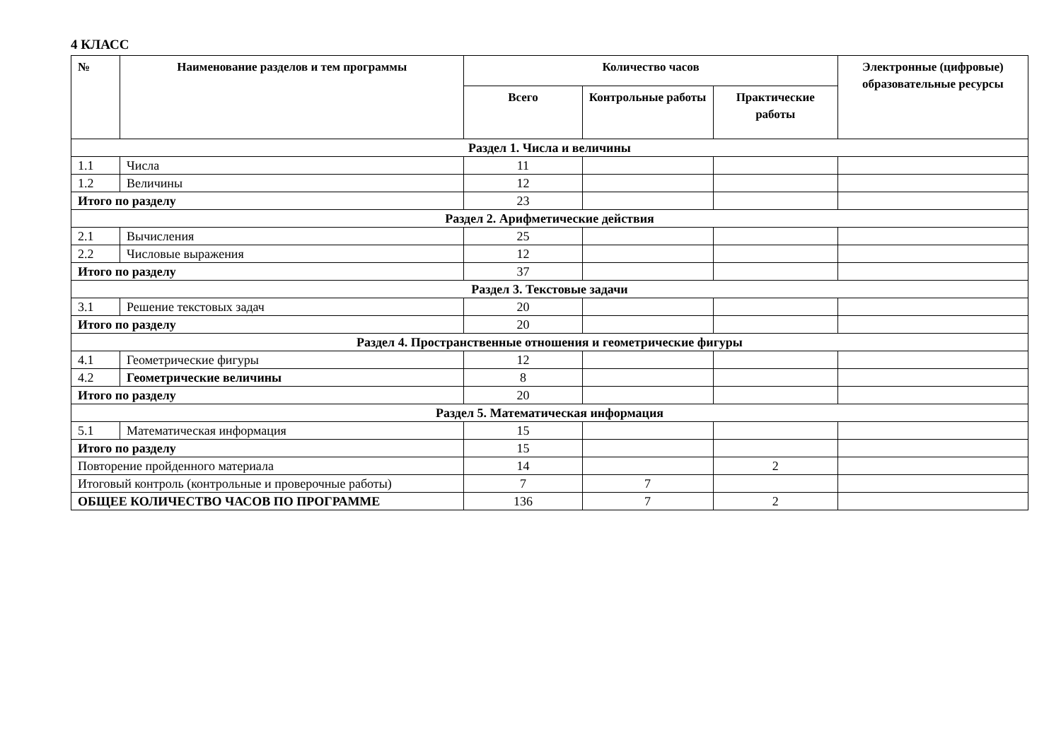4 КЛАСС
| № | Наименование разделов и тем программы | Количество часов | | | Электронные (цифровые) образовательные ресурсы |
| --- | --- | --- | --- | --- | --- |
| | | Всего | Контрольные работы | Практические работы | |
| Раздел 1. Числа и величины | | | | | |
| 1.1 | Числа | 11 | | | |
| 1.2 | Величины | 12 | | | |
| Итого по разделу | | 23 | | | |
| Раздел 2. Арифметические действия | | | | | |
| 2.1 | Вычисления | 25 | | | |
| 2.2 | Числовые выражения | 12 | | | |
| Итого по разделу | | 37 | | | |
| Раздел 3. Текстовые задачи | | | | | |
| 3.1 | Решение текстовых задач | 20 | | | |
| Итого по разделу | | 20 | | | |
| Раздел 4. Пространственные отношения и геометрические фигуры | | | | | |
| 4.1 | Геометрические фигуры | 12 | | | |
| 4.2 | Геометрические величины | 8 | | | |
| Итого по разделу | | 20 | | | |
| Раздел 5. Математическая информация | | | | | |
| 5.1 | Математическая информация | 15 | | | |
| Итого по разделу | | 15 | | | |
| Повторение пройденного материала | | 14 | | 2 | |
| Итоговый контроль (контрольные и проверочные работы) | | 7 | 7 | | |
| ОБЩЕЕ КОЛИЧЕСТВО ЧАСОВ ПО ПРОГРАММЕ | | 136 | 7 | 2 | |